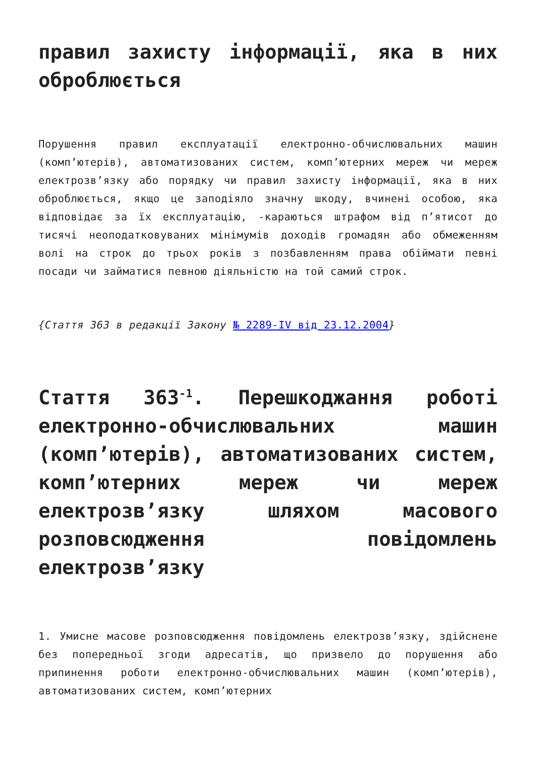правил захисту інформації, яка в них оброблюється
Порушення правил експлуатації електронно-обчислювальних машин (комп’ютерів), автоматизованих систем, комп’ютерних мереж чи мереж електрозв’язку або порядку чи правил захисту інформації, яка в них оброблюється, якщо це заподіяло значну шкоду, вчинені особою, яка відповідає за їх експлуатацію, -караються штрафом від п’ятисот до тисячі неоподатковуваних мінімумів доходів громадян або обмеженням волі на строк до трьох років з позбавленням права обіймати певні посади чи займатися певною діяльністю на той самий строк.
{Стаття 363 в редакції Закону № 2289-IV від 23.12.2004}
Стаття 363<sup>-1</sup>. Перешкоджання роботі електронно-обчислювальних машин (комп’ютерів), автоматизованих систем, комп’ютерних мереж чи мереж електрозв’язку шляхом масового розповсюдження повідомлень електрозв’язку
1. Умисне масове розповсюдження повідомлень електрозв’язку, здійснене без попередньої згоди адресатів, що призвело до порушення або припинення роботи електронно-обчислювальних машин (комп’ютерів), автоматизованих систем, комп’ютерних